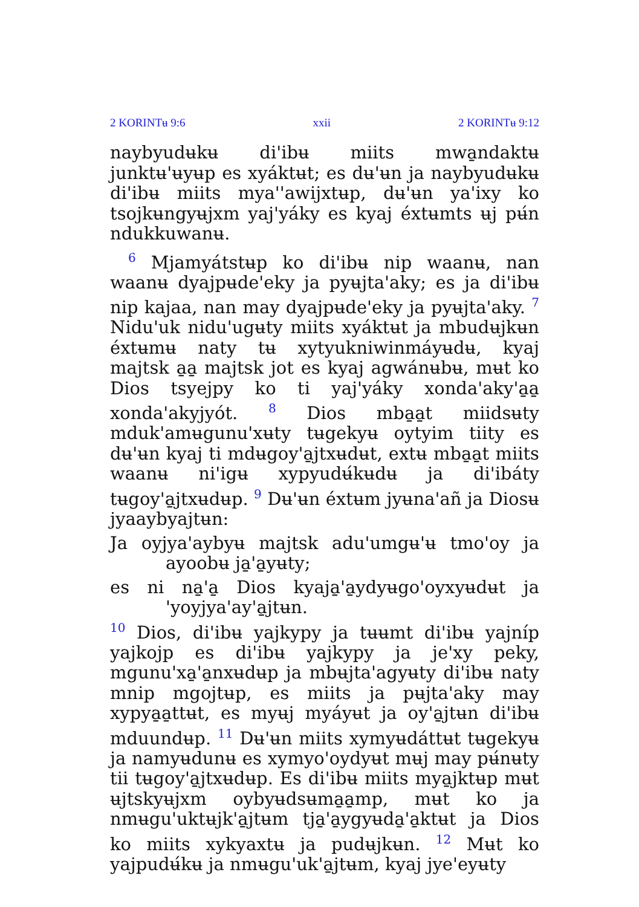2 KORINTʉ 9:6 xxii 2 KORINTʉ 9:12
naybyudʉkʉ di'ibʉ miits mwa̱ndaktʉ junktʉ'ʉyʉp es xyáktʉt; es dʉ'ʉn ja naybyudʉkʉ di'ibʉ miits mya''awijxtʉp, dʉ'ʉn ya'ixy ko tsojkʉngyʉjxm yaj'yáky es kyaj éxtʉmts ʉj pʉ́n ndukkuwanʉ.
<sup>6</sup> Mjamyátstʉp ko di'ibʉ nip waanʉ, nan waanʉ dyajpʉde'eky ja pyʉjta'aky; es ja di'ibʉ nip kajaa, nan may dyajpʉde'eky ja pyʉjta'aky. <sup>7</sup> Nidu'uk nidu'ugʉty miits xyáktʉt ja mbudʉjkʉn éxtʉmʉ naty tʉ xytyukniwinmáyʉdʉ, kyaj majtsk a̱a̱ majtsk jot es kyaj agwánʉbʉ, mʉt ko Dios tsyejpy ko ti yaj'yáky xonda'aky'a̱a̱ xonda'akyjyót. <sup>8</sup> Dios mba̱a̱t miidsʉty mduk'amʉgunu'xʉty tʉgekyʉ oytyim tiity es dʉ'ʉn kyaj ti mdʉgoy'a̱jtxʉdʉt, extʉ mba̱a̱t miits waanʉ ni'igʉ xypyudʉ́kʉdʉ ja di'ibáty tʉgoy'a̱jtxʉdʉp. <sup>9</sup> Dʉ'ʉn éxtʉm jyʉna'añ ja Diosʉ jyaaybyajtʉn:
Ja oyjya'aybyʉ majtsk adu'umgʉ'ʉ tmo'oy ja ayoobʉ ja̱'a̱yʉty;
es ni na̱'a̱ Dios kyaja̱'a̱ydyʉgo'oyxyʉdʉt ja 'yoyjya'ay'a̱jtʉn.
<sup>10</sup> Dios, di'ibʉ yajkypy ja tʉʉmt di'ibʉ yajníp yajkojp es di'ibʉ yajkypy ja je'xy peky, mgunu'xa̱'a̱nxʉdʉp ja mbʉjta'agyʉty di'ibʉ naty mnip mgojtʉp, es miits ja pʉjta'aky may xypya̱a̱ttʉt, es myʉj myáyʉt ja oy'a̱jtʉn di'ibʉ mduundʉp. <sup>11</sup> Dʉ'ʉn miits xymyʉdáttʉt tʉgekyʉ ja namyʉdunʉ es xymyo'oydyʉt mʉj may pʉ́nʉty tii tʉgoy'a̱jtxʉdʉp. Es di'ibʉ miits mya̱jktʉp mʉt ʉjtskyʉjxm oybyʉdsʉma̱a̱mp, mʉt ko ja nmʉgu'uktʉjk'a̱jtʉm tja̱'a̱ygyʉda̱'a̱ktʉt ja Dios ko miits xykyaxtʉ ja pudʉjkʉn. <sup>12</sup> Mʉt ko yajpudʉ́kʉ ja nmʉgu'uk'a̱jtʉm, kyaj jye'eyʉty